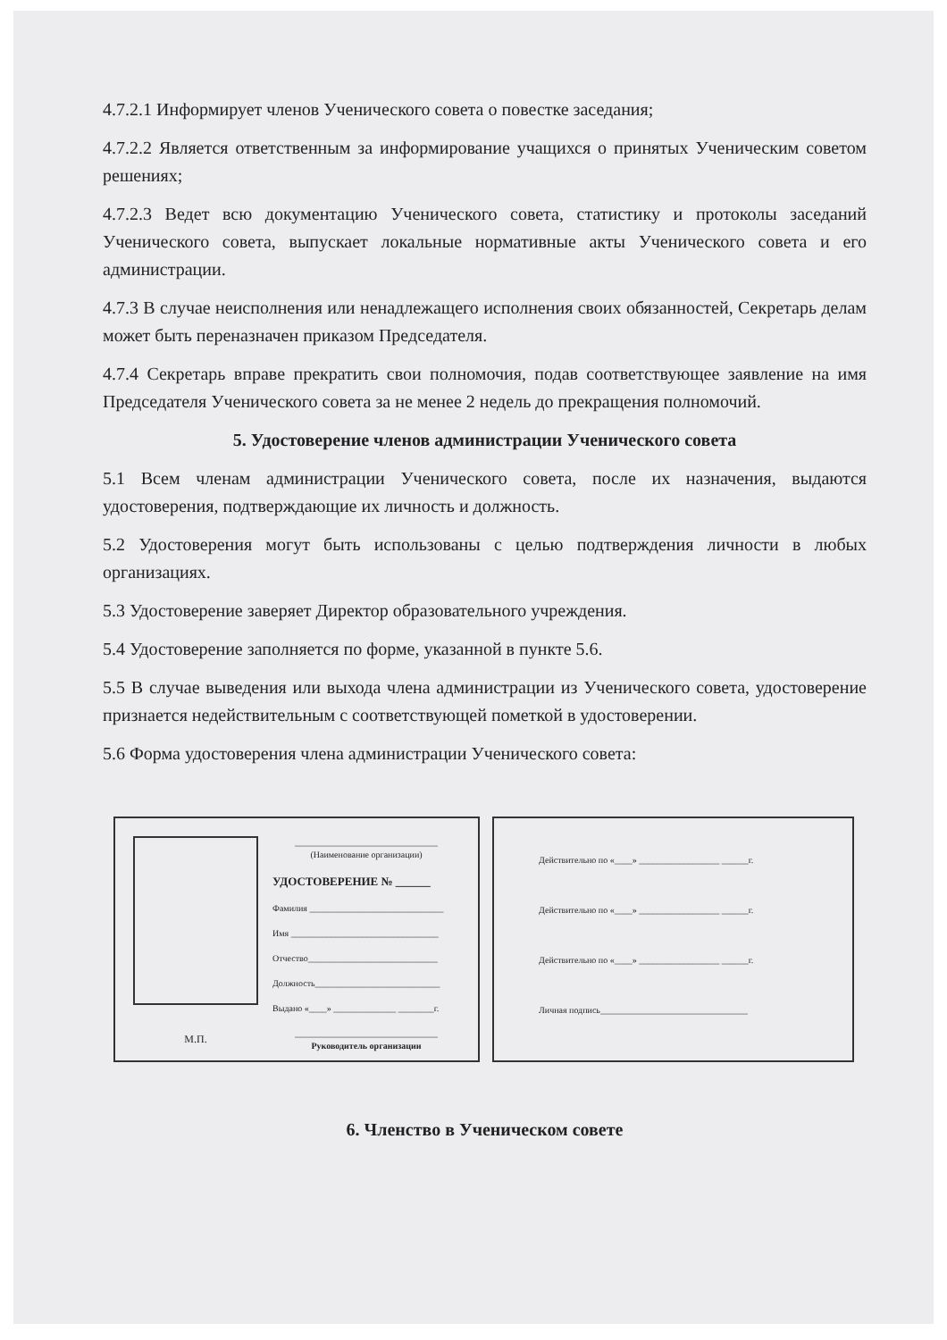4.7.2.1 Информирует членов Ученического совета о повестке заседания;
4.7.2.2 Является ответственным за информирование учащихся о принятых Ученическим советом решениях;
4.7.2.3 Ведет всю документацию Ученического совета, статистику и протоколы заседаний Ученического совета, выпускает локальные нормативные акты Ученического совета и его администрации.
4.7.3 В случае неисполнения или ненадлежащего исполнения своих обязанностей, Секретарь делам может быть переназначен приказом Председателя.
4.7.4 Секретарь вправе прекратить свои полномочия, подав соответствующее заявление на имя Председателя Ученического совета за не менее 2 недель до прекращения полномочий.
5. Удостоверение членов администрации Ученического совета
5.1 Всем членам администрации Ученического совета, после их назначения, выдаются удостоверения, подтверждающие их личность и должность.
5.2 Удостоверения могут быть использованы с целью подтверждения личности в любых организациях.
5.3 Удостоверение заверяет Директор образовательного учреждения.
5.4 Удостоверение заполняется по форме, указанной в пункте 5.6.
5.5 В случае выведения или выхода члена администрации из Ученического совета, удостоверение признается недействительным с соответствующей пометкой в удостоверении.
5.6 Форма удостоверения члена администрации Ученического совета:
М.П.
________________________________
(Наименование организации)
УДОСТОВЕРЕНИЕ № ______
Фамилия ______________________________
Имя _________________________________
Отчество_____________________________
Должность____________________________
Выдано «____» ______________ ________г.
________________________________
Руководитель организации
Действительно по «____» __________________ ______г.
Действительно по «____» __________________ ______г.
Действительно по «____» __________________ ______г.
Личная подпись_________________________________
6. Членство в Ученическом совете